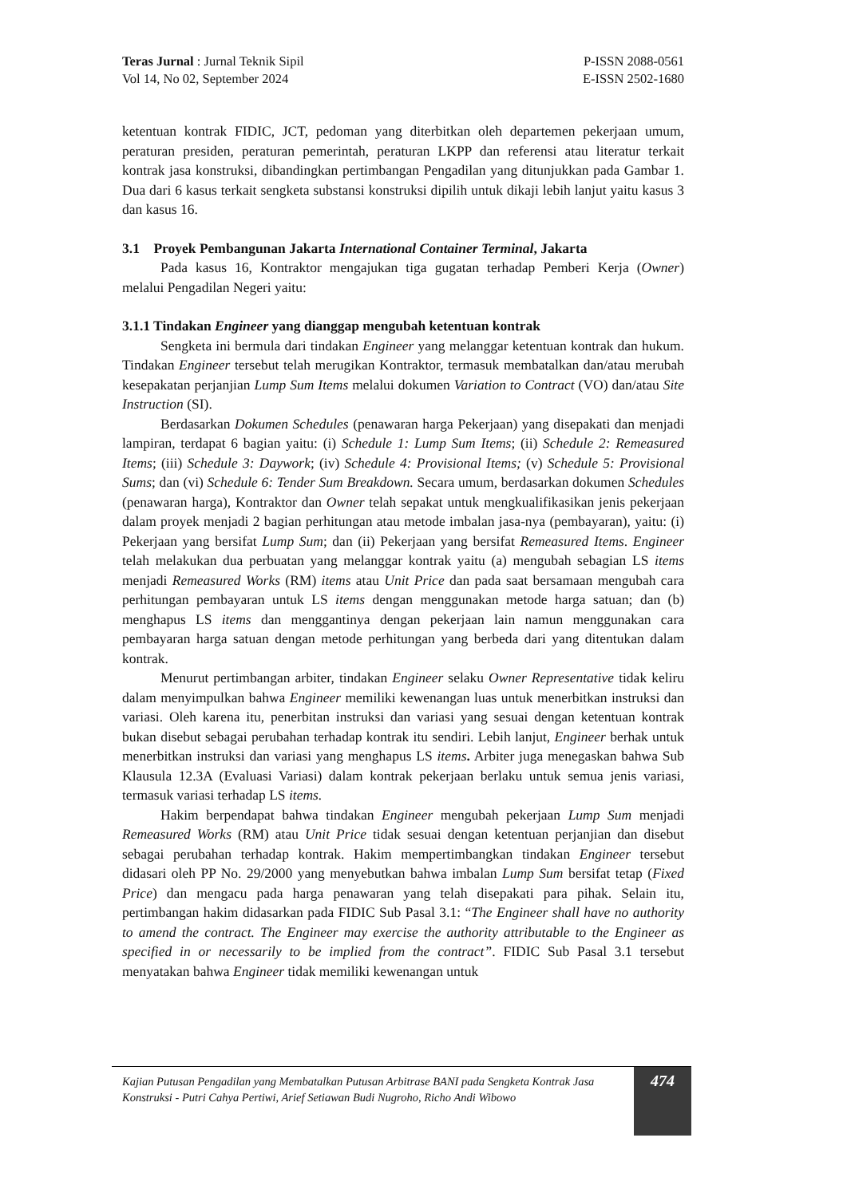Teras Jurnal : Jurnal Teknik Sipil
Vol 14, No 02, September 2024
P-ISSN 2088-0561
E-ISSN 2502-1680
ketentuan kontrak FIDIC, JCT, pedoman yang diterbitkan oleh departemen pekerjaan umum, peraturan presiden, peraturan pemerintah, peraturan LKPP dan referensi atau literatur terkait kontrak jasa konstruksi, dibandingkan pertimbangan Pengadilan yang ditunjukkan pada Gambar 1. Dua dari 6 kasus terkait sengketa substansi konstruksi dipilih untuk dikaji lebih lanjut yaitu kasus 3 dan kasus 16.
3.1 Proyek Pembangunan Jakarta International Container Terminal, Jakarta
Pada kasus 16, Kontraktor mengajukan tiga gugatan terhadap Pemberi Kerja (Owner) melalui Pengadilan Negeri yaitu:
3.1.1 Tindakan Engineer yang dianggap mengubah ketentuan kontrak
Sengketa ini bermula dari tindakan Engineer yang melanggar ketentuan kontrak dan hukum. Tindakan Engineer tersebut telah merugikan Kontraktor, termasuk membatalkan dan/atau merubah kesepakatan perjanjian Lump Sum Items melalui dokumen Variation to Contract (VO) dan/atau Site Instruction (SI).
Berdasarkan Dokumen Schedules (penawaran harga Pekerjaan) yang disepakati dan menjadi lampiran, terdapat 6 bagian yaitu: (i) Schedule 1: Lump Sum Items; (ii) Schedule 2: Remeasured Items; (iii) Schedule 3: Daywork; (iv) Schedule 4: Provisional Items; (v) Schedule 5: Provisional Sums; dan (vi) Schedule 6: Tender Sum Breakdown. Secara umum, berdasarkan dokumen Schedules (penawaran harga), Kontraktor dan Owner telah sepakat untuk mengkualifikasikan jenis pekerjaan dalam proyek menjadi 2 bagian perhitungan atau metode imbalan jasa-nya (pembayaran), yaitu: (i) Pekerjaan yang bersifat Lump Sum; dan (ii) Pekerjaan yang bersifat Remeasured Items. Engineer telah melakukan dua perbuatan yang melanggar kontrak yaitu (a) mengubah sebagian LS items menjadi Remeasured Works (RM) items atau Unit Price dan pada saat bersamaan mengubah cara perhitungan pembayaran untuk LS items dengan menggunakan metode harga satuan; dan (b) menghapus LS items dan menggantinya dengan pekerjaan lain namun menggunakan cara pembayaran harga satuan dengan metode perhitungan yang berbeda dari yang ditentukan dalam kontrak.
Menurut pertimbangan arbiter, tindakan Engineer selaku Owner Representative tidak keliru dalam menyimpulkan bahwa Engineer memiliki kewenangan luas untuk menerbitkan instruksi dan variasi. Oleh karena itu, penerbitan instruksi dan variasi yang sesuai dengan ketentuan kontrak bukan disebut sebagai perubahan terhadap kontrak itu sendiri. Lebih lanjut, Engineer berhak untuk menerbitkan instruksi dan variasi yang menghapus LS items. Arbiter juga menegaskan bahwa Sub Klausula 12.3A (Evaluasi Variasi) dalam kontrak pekerjaan berlaku untuk semua jenis variasi, termasuk variasi terhadap LS items.
Hakim berpendapat bahwa tindakan Engineer mengubah pekerjaan Lump Sum menjadi Remeasured Works (RM) atau Unit Price tidak sesuai dengan ketentuan perjanjian dan disebut sebagai perubahan terhadap kontrak. Hakim mempertimbangkan tindakan Engineer tersebut didasari oleh PP No. 29/2000 yang menyebutkan bahwa imbalan Lump Sum bersifat tetap (Fixed Price) dan mengacu pada harga penawaran yang telah disepakati para pihak. Selain itu, pertimbangan hakim didasarkan pada FIDIC Sub Pasal 3.1: “The Engineer shall have no authority to amend the contract. The Engineer may exercise the authority attributable to the Engineer as specified in or necessarily to be implied from the contract”. FIDIC Sub Pasal 3.1 tersebut menyatakan bahwa Engineer tidak memiliki kewenangan untuk
Kajian Putusan Pengadilan yang Membatalkan Putusan Arbitrase BANI pada Sengketa Kontrak Jasa Konstruksi - Putri Cahya Pertiwi, Arief Setiawan Budi Nugroho, Richo Andi Wibowo
474